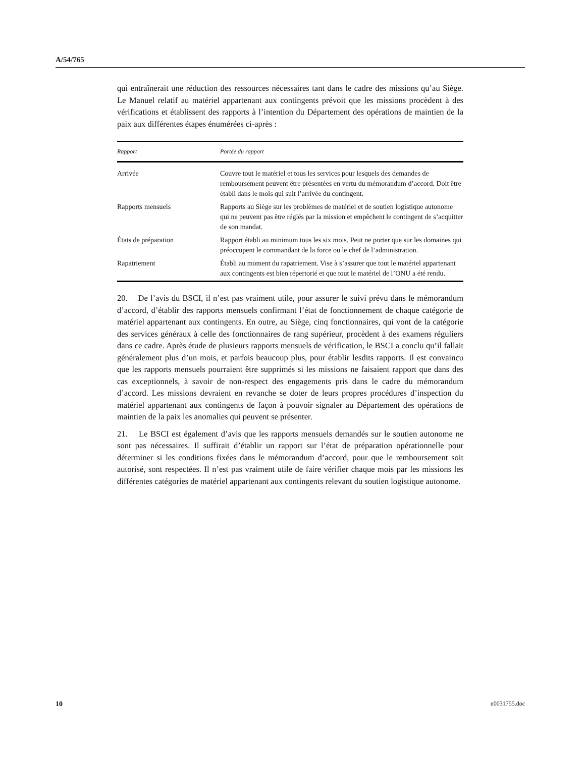A/54/765
qui entraînerait une réduction des ressources nécessaires tant dans le cadre des missions qu’au Siège. Le Manuel relatif au matériel appartenant aux contingents prévoit que les missions procèdent à des vérifications et établissent des rapports à l’intention du Département des opérations de maintien de la paix aux différentes étapes énumérées ci-après :
| Rapport | Portée du rapport |
| --- | --- |
| Arrivée | Couvre tout le matériel et tous les services pour lesquels des demandes de remboursement peuvent être présentées en vertu du mémorandum d’accord. Doit être établi dans le mois qui suit l’arrivée du contingent. |
| Rapports mensuels | Rapports au Siège sur les problèmes de matériel et de soutien logistique autonome qui ne peuvent pas être réglés par la mission et empêchent le contingent de s’acquitter de son mandat. |
| États de préparation | Rapport établi au minimum tous les six mois. Peut ne porter que sur les domaines qui préoccupent le commandant de la force ou le chef de l’administration. |
| Rapatriement | Établi au moment du rapatriement. Vise à s’assurer que tout le matériel appartenant aux contingents est bien répertorié et que tout le matériel de l’ONU a été rendu. |
20. De l’avis du BSCI, il n’est pas vraiment utile, pour assurer le suivi prévu dans le mémorandum d’accord, d’établir des rapports mensuels confirmant l’état de fonctionnement de chaque catégorie de matériel appartenant aux contingents. En outre, au Siège, cinq fonctionnaires, qui vont de la catégorie des services généraux à celle des fonctionnaires de rang supérieur, procèdent à des examens réguliers dans ce cadre. Après étude de plusieurs rapports mensuels de vérification, le BSCI a conclu qu’il fallait généralement plus d’un mois, et parfois beaucoup plus, pour établir lesdits rapports. Il est convaincu que les rapports mensuels pourraient être supprimés si les missions ne faisaient rapport que dans des cas exceptionnels, à savoir de non-respect des engagements pris dans le cadre du mémorandum d’accord. Les missions devraient en revanche se doter de leurs propres procédures d’inspection du matériel appartenant aux contingents de façon à pouvoir signaler au Département des opérations de maintien de la paix les anomalies qui peuvent se présenter.
21. Le BSCI est également d’avis que les rapports mensuels demandés sur le soutien autonome ne sont pas nécessaires. Il suffirait d’établir un rapport sur l’état de préparation opérationnelle pour déterminer si les conditions fixées dans le mémorandum d’accord, pour que le remboursement soit autorisé, sont respectées. Il n’est pas vraiment utile de faire vérifier chaque mois par les missions les différentes catégories de matériel appartenant aux contingents relevant du soutien logistique autonome.
10 n0031755.doc